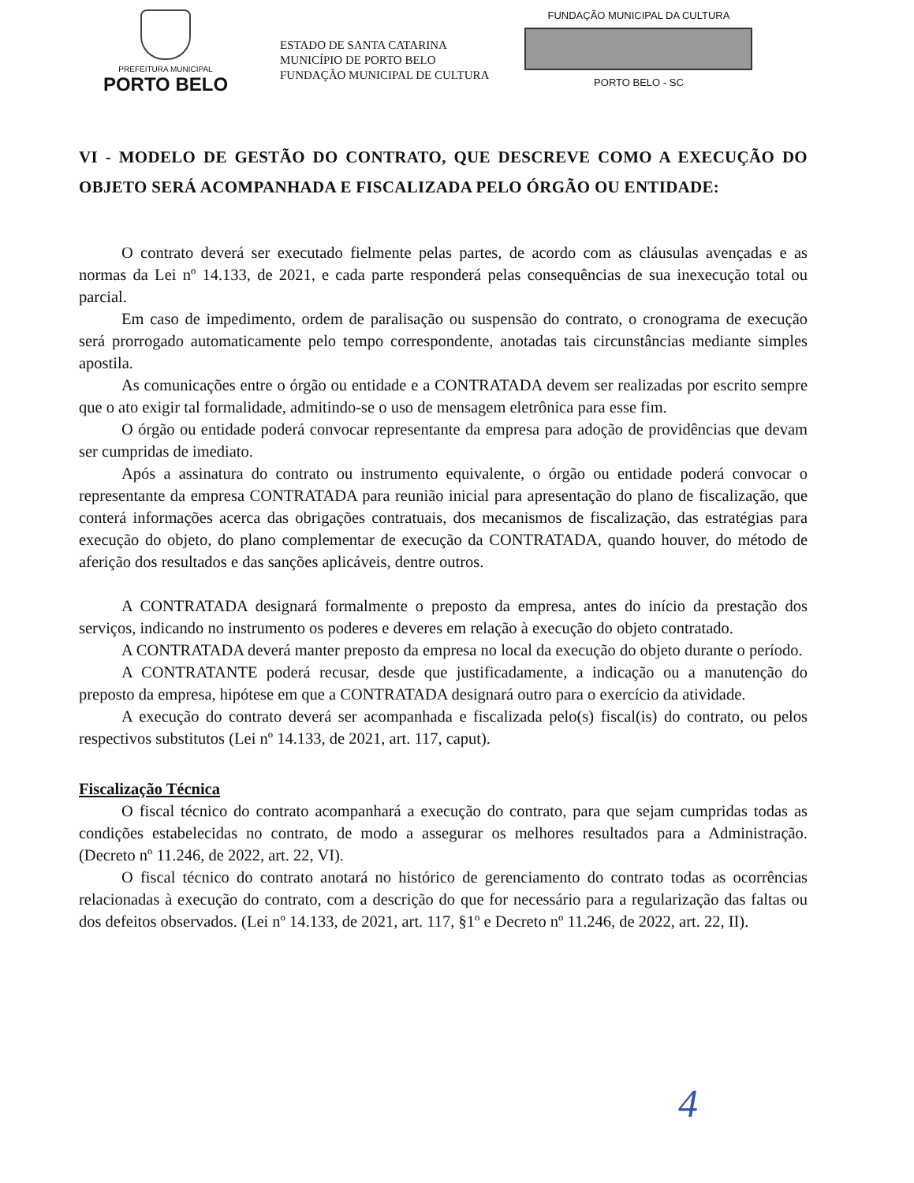PREFEITURA MUNICIPAL
PORTO BELO
ESTADO DE SANTA CATARINA
MUNICÍPIO DE PORTO BELO
FUNDAÇÃO MUNICIPAL DE CULTURA
FUNDAÇÃO MUNICIPAL DA CULTURA
PORTO BELO - SC
VI - MODELO DE GESTÃO DO CONTRATO, QUE DESCREVE COMO A EXECUÇÃO DO OBJETO SERÁ ACOMPANHADA E FISCALIZADA PELO ÓRGÃO OU ENTIDADE:
O contrato deverá ser executado fielmente pelas partes, de acordo com as cláusulas avençadas e as normas da Lei nº 14.133, de 2021, e cada parte responderá pelas consequências de sua inexecução total ou parcial.
Em caso de impedimento, ordem de paralisação ou suspensão do contrato, o cronograma de execução será prorrogado automaticamente pelo tempo correspondente, anotadas tais circunstâncias mediante simples apostila.
As comunicações entre o órgão ou entidade e a CONTRATADA devem ser realizadas por escrito sempre que o ato exigir tal formalidade, admitindo-se o uso de mensagem eletrônica para esse fim.
O órgão ou entidade poderá convocar representante da empresa para adoção de providências que devam ser cumpridas de imediato.
Após a assinatura do contrato ou instrumento equivalente, o órgão ou entidade poderá convocar o representante da empresa CONTRATADA para reunião inicial para apresentação do plano de fiscalização, que conterá informações acerca das obrigações contratuais, dos mecanismos de fiscalização, das estratégias para execução do objeto, do plano complementar de execução da CONTRATADA, quando houver, do método de aferição dos resultados e das sanções aplicáveis, dentre outros.
A CONTRATADA designará formalmente o preposto da empresa, antes do início da prestação dos serviços, indicando no instrumento os poderes e deveres em relação à execução do objeto contratado.
A CONTRATADA deverá manter preposto da empresa no local da execução do objeto durante o período.
A CONTRATANTE poderá recusar, desde que justificadamente, a indicação ou a manutenção do preposto da empresa, hipótese em que a CONTRATADA designará outro para o exercício da atividade.
A execução do contrato deverá ser acompanhada e fiscalizada pelo(s) fiscal(is) do contrato, ou pelos respectivos substitutos (Lei nº 14.133, de 2021, art. 117, caput).
Fiscalização Técnica
O fiscal técnico do contrato acompanhará a execução do contrato, para que sejam cumpridas todas as condições estabelecidas no contrato, de modo a assegurar os melhores resultados para a Administração. (Decreto nº 11.246, de 2022, art. 22, VI).
O fiscal técnico do contrato anotará no histórico de gerenciamento do contrato todas as ocorrências relacionadas à execução do contrato, com a descrição do que for necessário para a regularização das faltas ou dos defeitos observados. (Lei nº 14.133, de 2021, art. 117, §1º e Decreto nº 11.246, de 2022, art. 22, II).
4